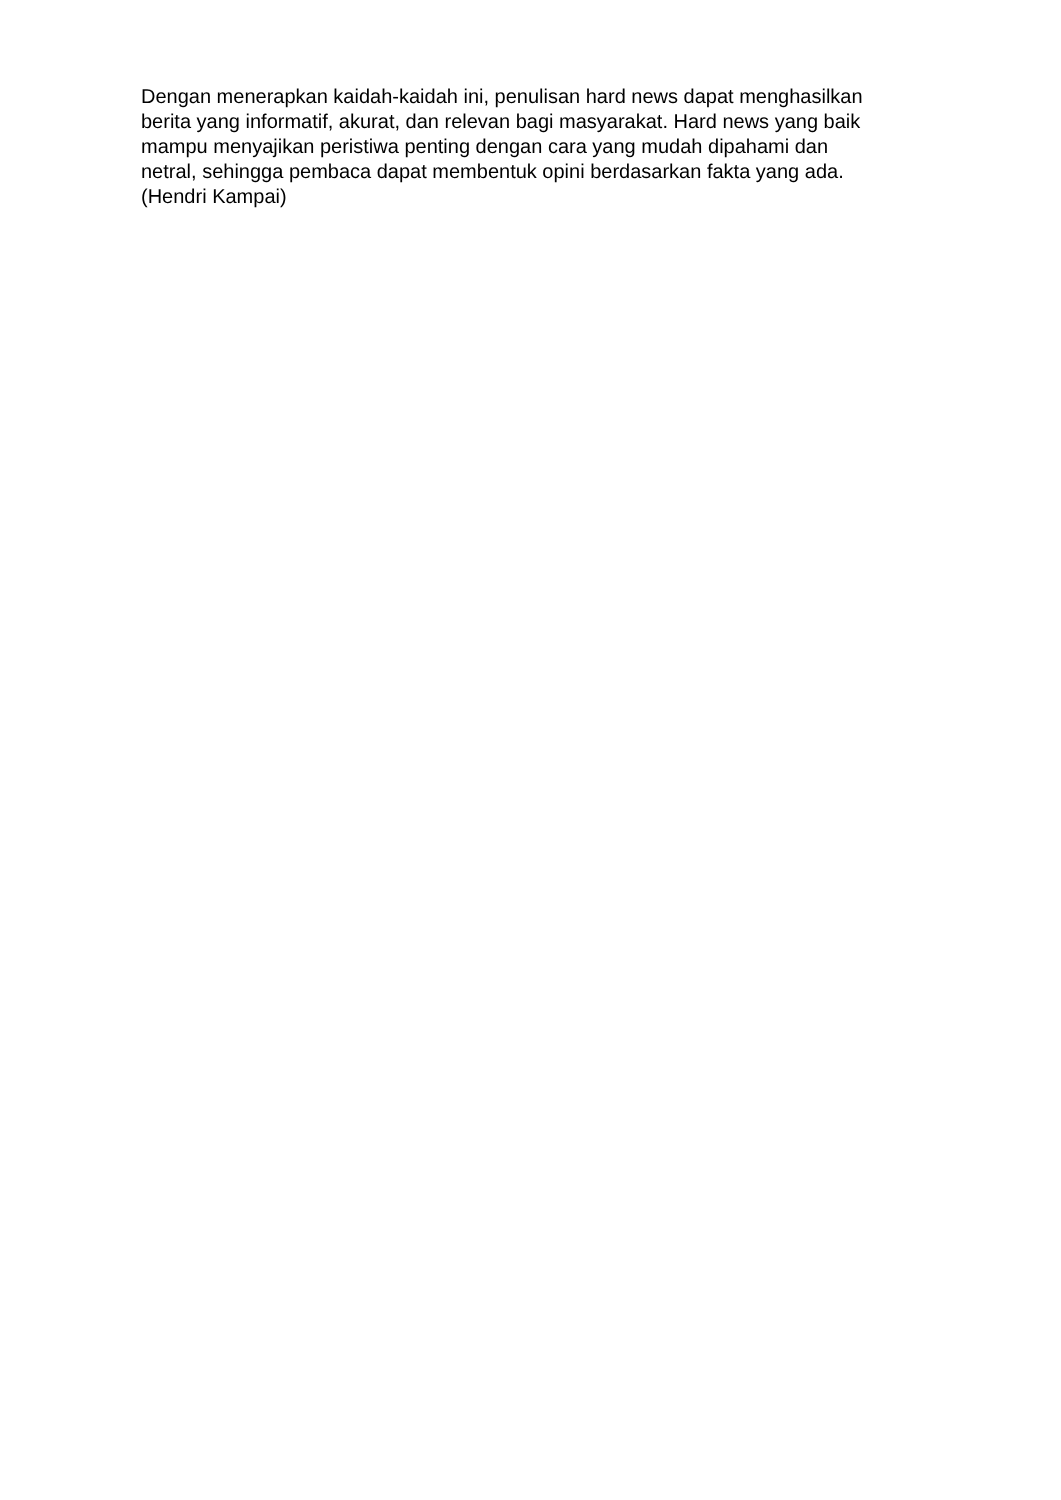Dengan menerapkan kaidah-kaidah ini, penulisan hard news dapat menghasilkan
berita yang informatif, akurat, dan relevan bagi masyarakat. Hard news yang baik
mampu menyajikan peristiwa penting dengan cara yang mudah dipahami dan
netral, sehingga pembaca dapat membentuk opini berdasarkan fakta yang ada.
(Hendri Kampai)